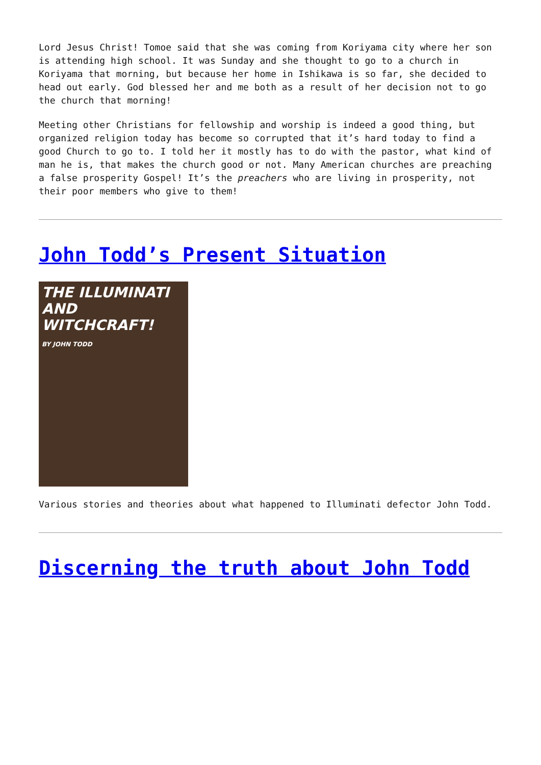Lord Jesus Christ! Tomoe said that she was coming from Koriyama city where her son is attending high school. It was Sunday and she thought to go to a church in Koriyama that morning, but because her home in Ishikawa is so far, she decided to head out early. God blessed her and me both as a result of her decision not to go the church that morning!
Meeting other Christians for fellowship and worship is indeed a good thing, but organized religion today has become so corrupted that it’s hard today to find a good Church to go to. I told her it mostly has to do with the pastor, what kind of man he is, that makes the church good or not. Many American churches are preaching a false prosperity Gospel! It’s the preachers who are living in prosperity, not their poor members who give to them!
John Todd’s Present Situation
THE ILLUMINATI
AND WITCHCRAFT!
BY JOHN TODD
Various stories and theories about what happened to Illuminati defector John Todd.
Discerning the truth about John Todd